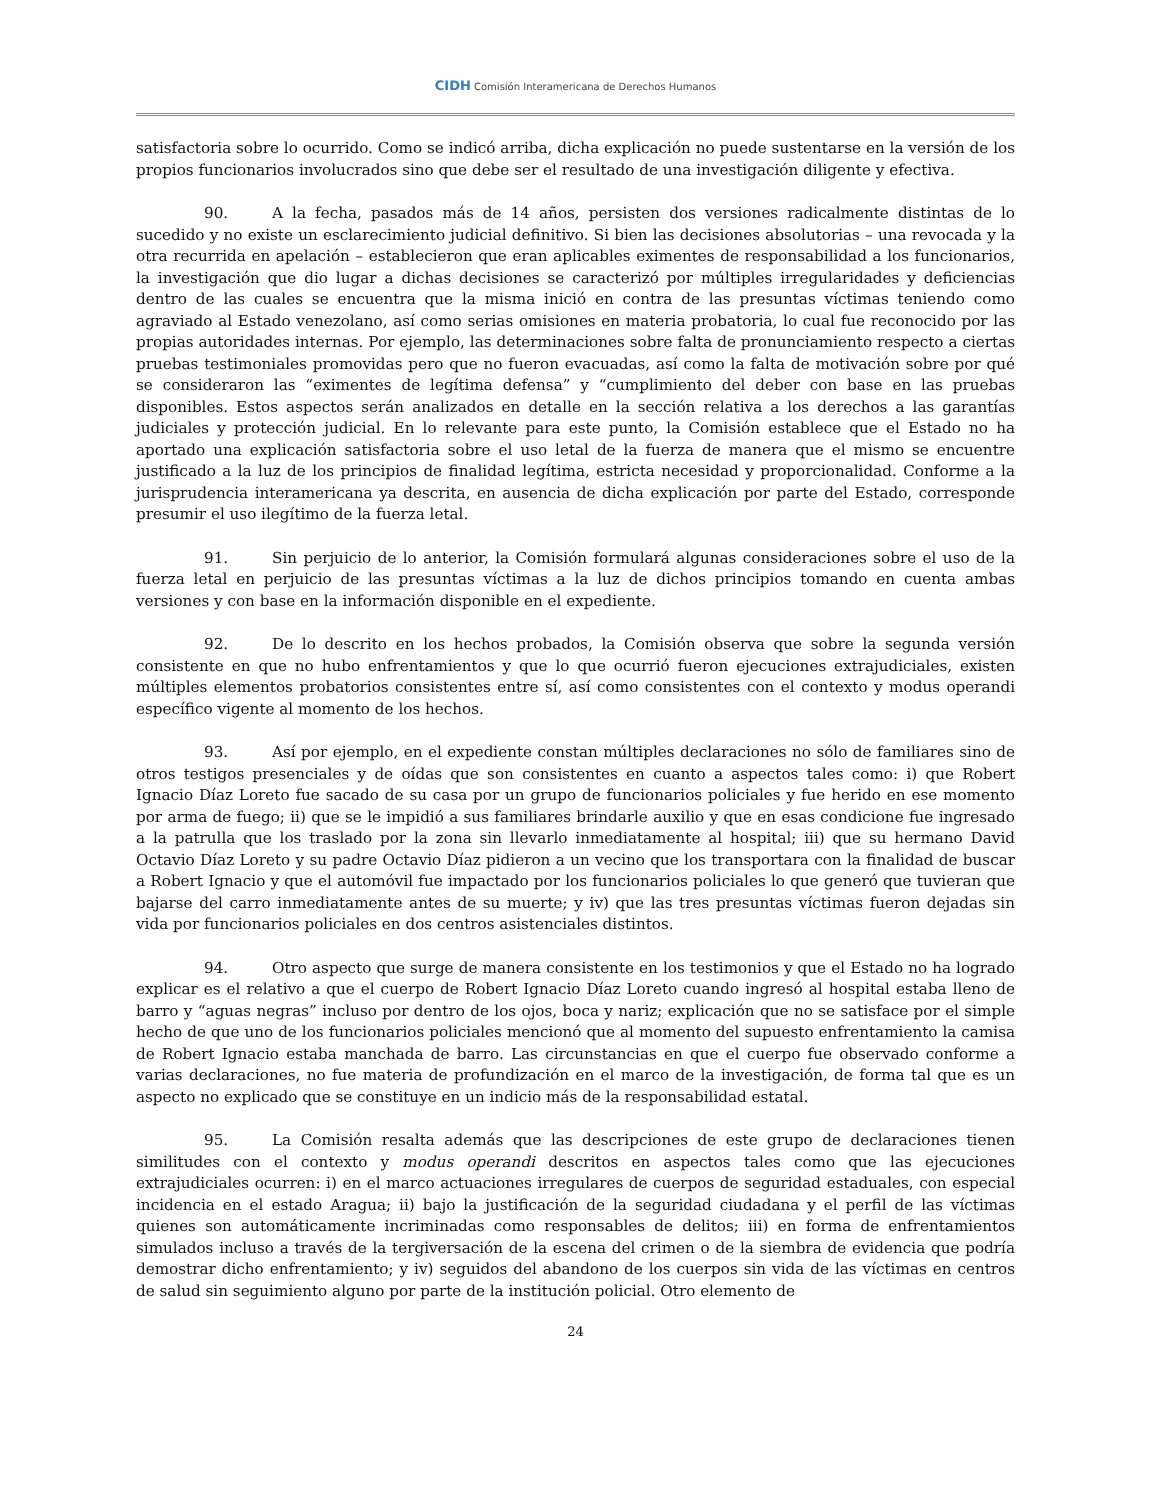CIDH Comisión Interamericana de Derechos Humanos
satisfactoria sobre lo ocurrido. Como se indicó arriba, dicha explicación no puede sustentarse en la versión de los propios funcionarios involucrados sino que debe ser el resultado de una investigación diligente y efectiva.
90. A la fecha, pasados más de 14 años, persisten dos versiones radicalmente distintas de lo sucedido y no existe un esclarecimiento judicial definitivo. Si bien las decisiones absolutorias – una revocada y la otra recurrida en apelación – establecieron que eran aplicables eximentes de responsabilidad a los funcionarios, la investigación que dio lugar a dichas decisiones se caracterizó por múltiples irregularidades y deficiencias dentro de las cuales se encuentra que la misma inició en contra de las presuntas víctimas teniendo como agraviado al Estado venezolano, así como serias omisiones en materia probatoria, lo cual fue reconocido por las propias autoridades internas. Por ejemplo, las determinaciones sobre falta de pronunciamiento respecto a ciertas pruebas testimoniales promovidas pero que no fueron evacuadas, así como la falta de motivación sobre por qué se consideraron las “eximentes de legítima defensa” y “cumplimiento del deber con base en las pruebas disponibles. Estos aspectos serán analizados en detalle en la sección relativa a los derechos a las garantías judiciales y protección judicial. En lo relevante para este punto, la Comisión establece que el Estado no ha aportado una explicación satisfactoria sobre el uso letal de la fuerza de manera que el mismo se encuentre justificado a la luz de los principios de finalidad legítima, estricta necesidad y proporcionalidad. Conforme a la jurisprudencia interamericana ya descrita, en ausencia de dicha explicación por parte del Estado, corresponde presumir el uso ilegítimo de la fuerza letal.
91. Sin perjuicio de lo anterior, la Comisión formulará algunas consideraciones sobre el uso de la fuerza letal en perjuicio de las presuntas víctimas a la luz de dichos principios tomando en cuenta ambas versiones y con base en la información disponible en el expediente.
92. De lo descrito en los hechos probados, la Comisión observa que sobre la segunda versión consistente en que no hubo enfrentamientos y que lo que ocurrió fueron ejecuciones extrajudiciales, existen múltiples elementos probatorios consistentes entre sí, así como consistentes con el contexto y modus operandi específico vigente al momento de los hechos.
93. Así por ejemplo, en el expediente constan múltiples declaraciones no sólo de familiares sino de otros testigos presenciales y de oídas que son consistentes en cuanto a aspectos tales como: i) que Robert Ignacio Díaz Loreto fue sacado de su casa por un grupo de funcionarios policiales y fue herido en ese momento por arma de fuego; ii) que se le impidió a sus familiares brindarle auxilio y que en esas condicione fue ingresado a la patrulla que los traslado por la zona sin llevarlo inmediatamente al hospital; iii) que su hermano David Octavio Díaz Loreto y su padre Octavio Díaz pidieron a un vecino que los transportara con la finalidad de buscar a Robert Ignacio y que el automóvil fue impactado por los funcionarios policiales lo que generó que tuvieran que bajarse del carro inmediatamente antes de su muerte; y iv) que las tres presuntas víctimas fueron dejadas sin vida por funcionarios policiales en dos centros asistenciales distintos.
94. Otro aspecto que surge de manera consistente en los testimonios y que el Estado no ha logrado explicar es el relativo a que el cuerpo de Robert Ignacio Díaz Loreto cuando ingresó al hospital estaba lleno de barro y “aguas negras” incluso por dentro de los ojos, boca y nariz; explicación que no se satisface por el simple hecho de que uno de los funcionarios policiales mencionó que al momento del supuesto enfrentamiento la camisa de Robert Ignacio estaba manchada de barro. Las circunstancias en que el cuerpo fue observado conforme a varias declaraciones, no fue materia de profundización en el marco de la investigación, de forma tal que es un aspecto no explicado que se constituye en un indicio más de la responsabilidad estatal.
95. La Comisión resalta además que las descripciones de este grupo de declaraciones tienen similitudes con el contexto y modus operandi descritos en aspectos tales como que las ejecuciones extrajudiciales ocurren: i) en el marco actuaciones irregulares de cuerpos de seguridad estaduales, con especial incidencia en el estado Aragua; ii) bajo la justificación de la seguridad ciudadana y el perfil de las víctimas quienes son automáticamente incriminadas como responsables de delitos; iii) en forma de enfrentamientos simulados incluso a través de la tergiversación de la escena del crimen o de la siembra de evidencia que podría demostrar dicho enfrentamiento; y iv) seguidos del abandono de los cuerpos sin vida de las víctimas en centros de salud sin seguimiento alguno por parte de la institución policial. Otro elemento de
24